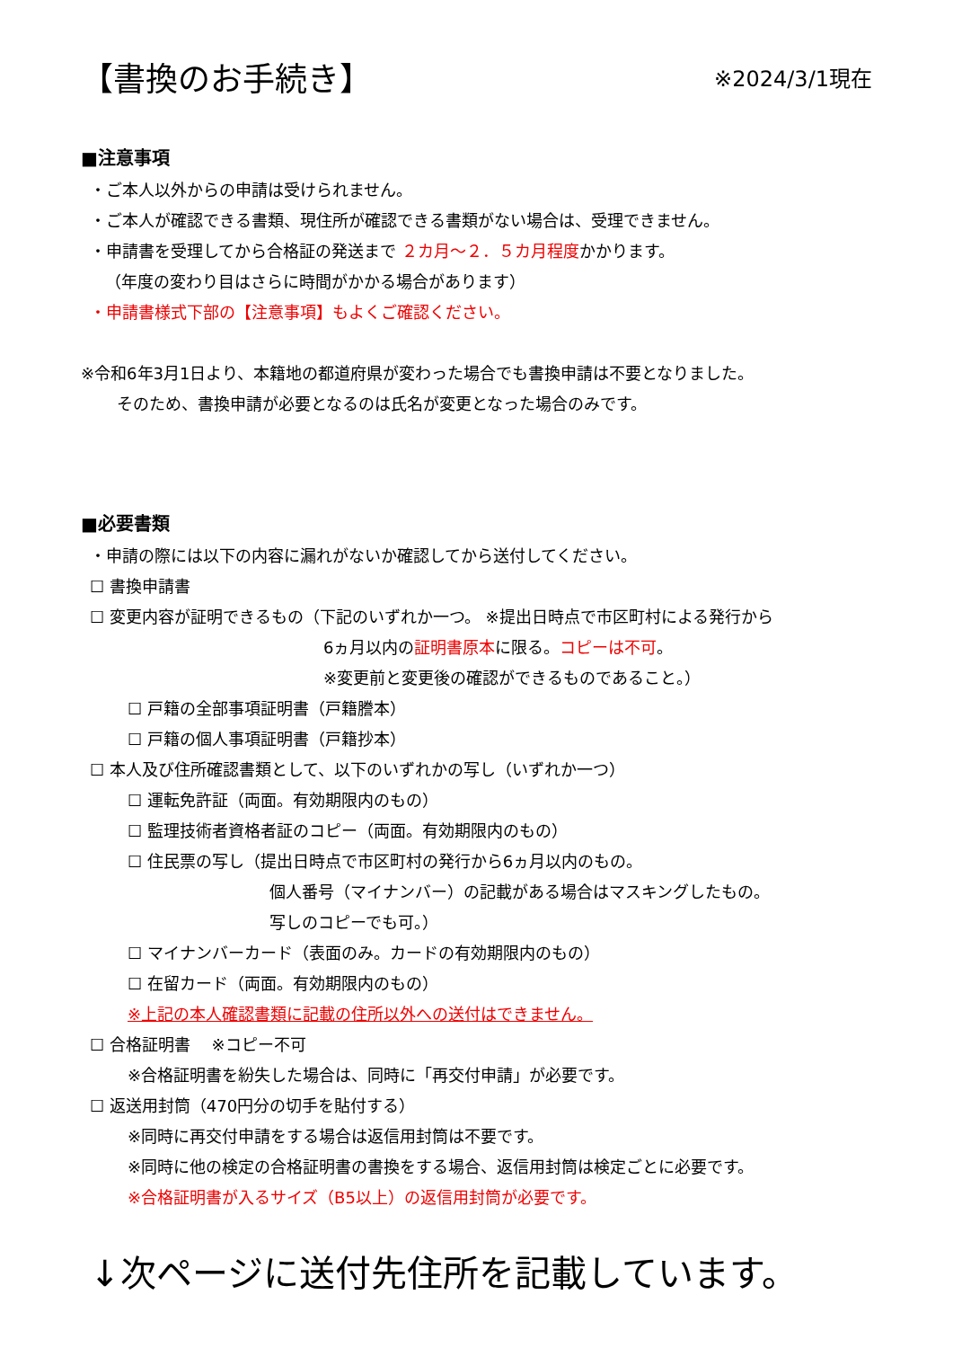【書換のお手続き】
※2024/3/1現在
■注意事項
・ご本人以外からの申請は受けられません。
・ご本人が確認できる書類、現住所が確認できる書類がない場合は、受理できません。
・申請書を受理してから合格証の発送まで ２カ月～２．５カ月程度かかります。
（年度の変わり目はさらに時間がかかる場合があります）
・申請書様式下部の【注意事項】もよくご確認ください。
※令和6年3月1日より、本籍地の都道府県が変わった場合でも書換申請は不要となりました。
そのため、書換申請が必要となるのは氏名が変更となった場合のみです。
■必要書類
・申請の際には以下の内容に漏れがないか確認してから送付してください。
☐ 書換申請書
☐ 変更内容が証明できるもの（下記のいずれか一つ。 ※提出日時点で市区町村による発行から
6ヵ月以内の証明書原本に限る。コピーは不可。
※変更前と変更後の確認ができるものであること。）
☐ 戸籍の全部事項証明書（戸籍謄本）
☐ 戸籍の個人事項証明書（戸籍抄本）
☐ 本人及び住所確認書類として、以下のいずれかの写し（いずれか一つ）
☐ 運転免許証（両面。有効期限内のもの）
☐ 監理技術者資格者証のコピー（両面。有効期限内のもの）
☐ 住民票の写し（提出日時点で市区町村の発行から6ヵ月以内のもの。
個人番号（マイナンバー）の記載がある場合はマスキングしたもの。
写しのコピーでも可。）
☐ マイナンバーカード（表面のみ。カードの有効期限内のもの）
☐ 在留カード（両面。有効期限内のもの）
※上記の本人確認書類に記載の住所以外への送付はできません。
☐ 合格証明書　 ※コピー不可
※合格証明書を紛失した場合は、同時に「再交付申請」が必要です。
☐ 返送用封筒（470円分の切手を貼付する）
※同時に再交付申請をする場合は返信用封筒は不要です。
※同時に他の検定の合格証明書の書換をする場合、返信用封筒は検定ごとに必要です。
※合格証明書が入るサイズ（B5以上）の返信用封筒が必要です。
↓次ページに送付先住所を記載しています。